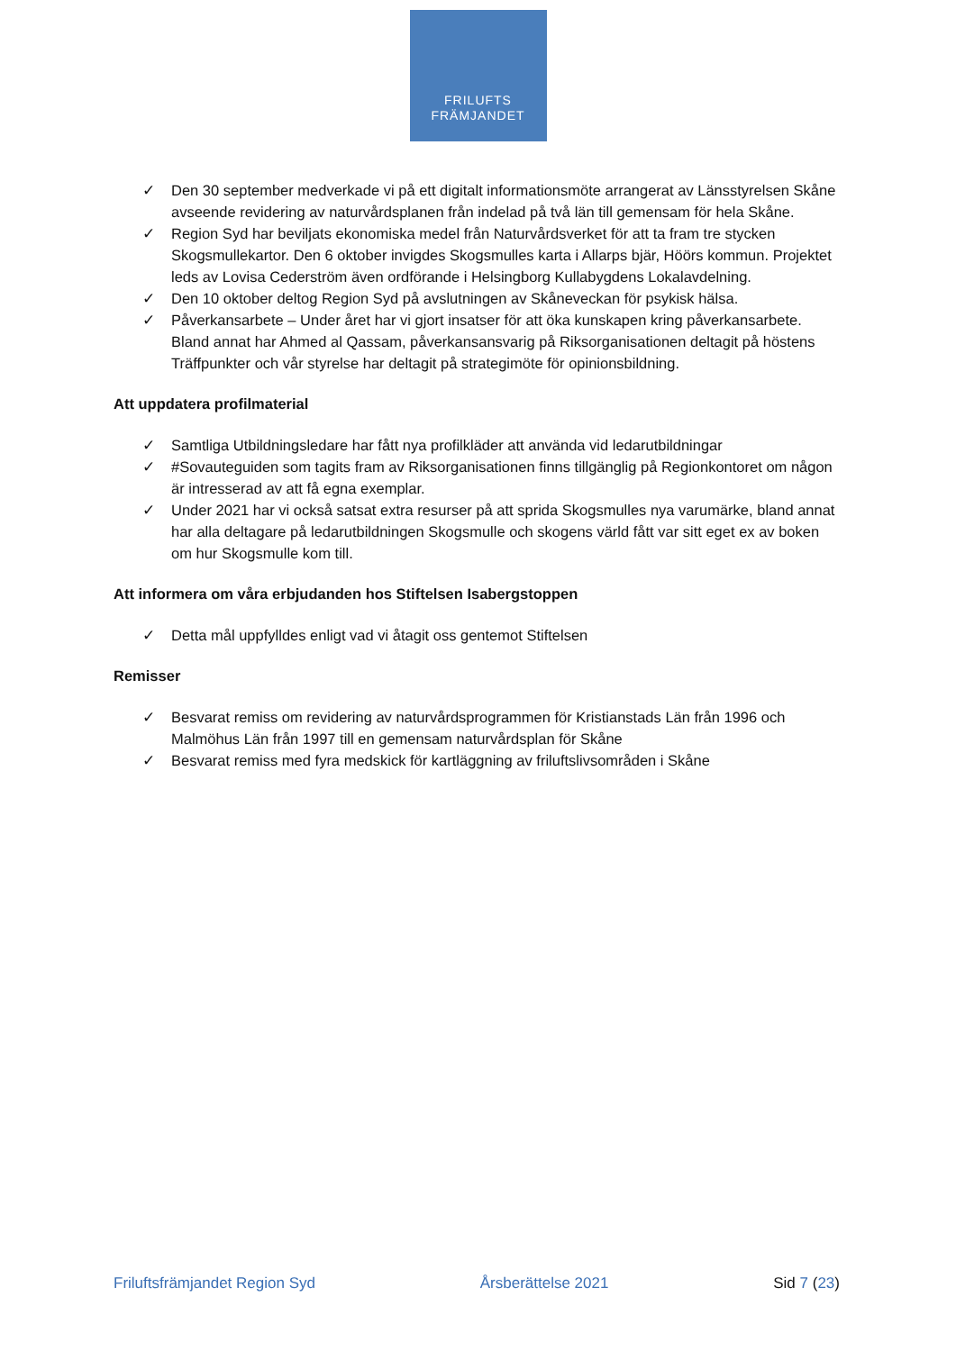FRILUFTS
FRÄMJANDET
✓ Den 30 september medverkade vi på ett digitalt informationsmöte arrangerat av Länsstyrelsen Skåne avseende revidering av naturvårdsplanen från indelad på två län till gemensam för hela Skåne.
✓ Region Syd har beviljats ekonomiska medel från Naturvårdsverket för att ta fram tre stycken Skogsmullekartor. Den 6 oktober invigdes Skogsmulles karta i Allarps bjär, Höörs kommun. Projektet leds av Lovisa Cederström även ordförande i Helsingborg Kullabygdens Lokalavdelning.
✓ Den 10 oktober deltog Region Syd på avslutningen av Skåneveckan för psykisk hälsa.
✓ Påverkansarbete – Under året har vi gjort insatser för att öka kunskapen kring påverkansarbete. Bland annat har Ahmed al Qassam, påverkansansvarig på Riksorganisationen deltagit på höstens Träffpunkter och vår styrelse har deltagit på strategimöte för opinionsbildning.
Att uppdatera profilmaterial
✓ Samtliga Utbildningsledare har fått nya profilkläder att använda vid ledarutbildningar
✓ #Sovauteguiden som tagits fram av Riksorganisationen finns tillgänglig på Regionkontoret om någon är intresserad av att få egna exemplar.
✓ Under 2021 har vi också satsat extra resurser på att sprida Skogsmulles nya varumärke, bland annat har alla deltagare på ledarutbildningen Skogsmulle och skogens värld fått var sitt eget ex av boken om hur Skogsmulle kom till.
Att informera om våra erbjudanden hos Stiftelsen Isabergstoppen
✓ Detta mål uppfylldes enligt vad vi åtagit oss gentemot Stiftelsen
Remisser
✓ Besvarat remiss om revidering av naturvårdsprogrammen för Kristianstads Län från 1996 och Malmöhus Län från 1997 till en gemensam naturvårdsplan för Skåne
✓ Besvarat remiss med fyra medskick för kartläggning av friluftslivsområden i Skåne
Friluftsfrämjandet Region Syd Årsberättelse 2021 Sid 7 (23)